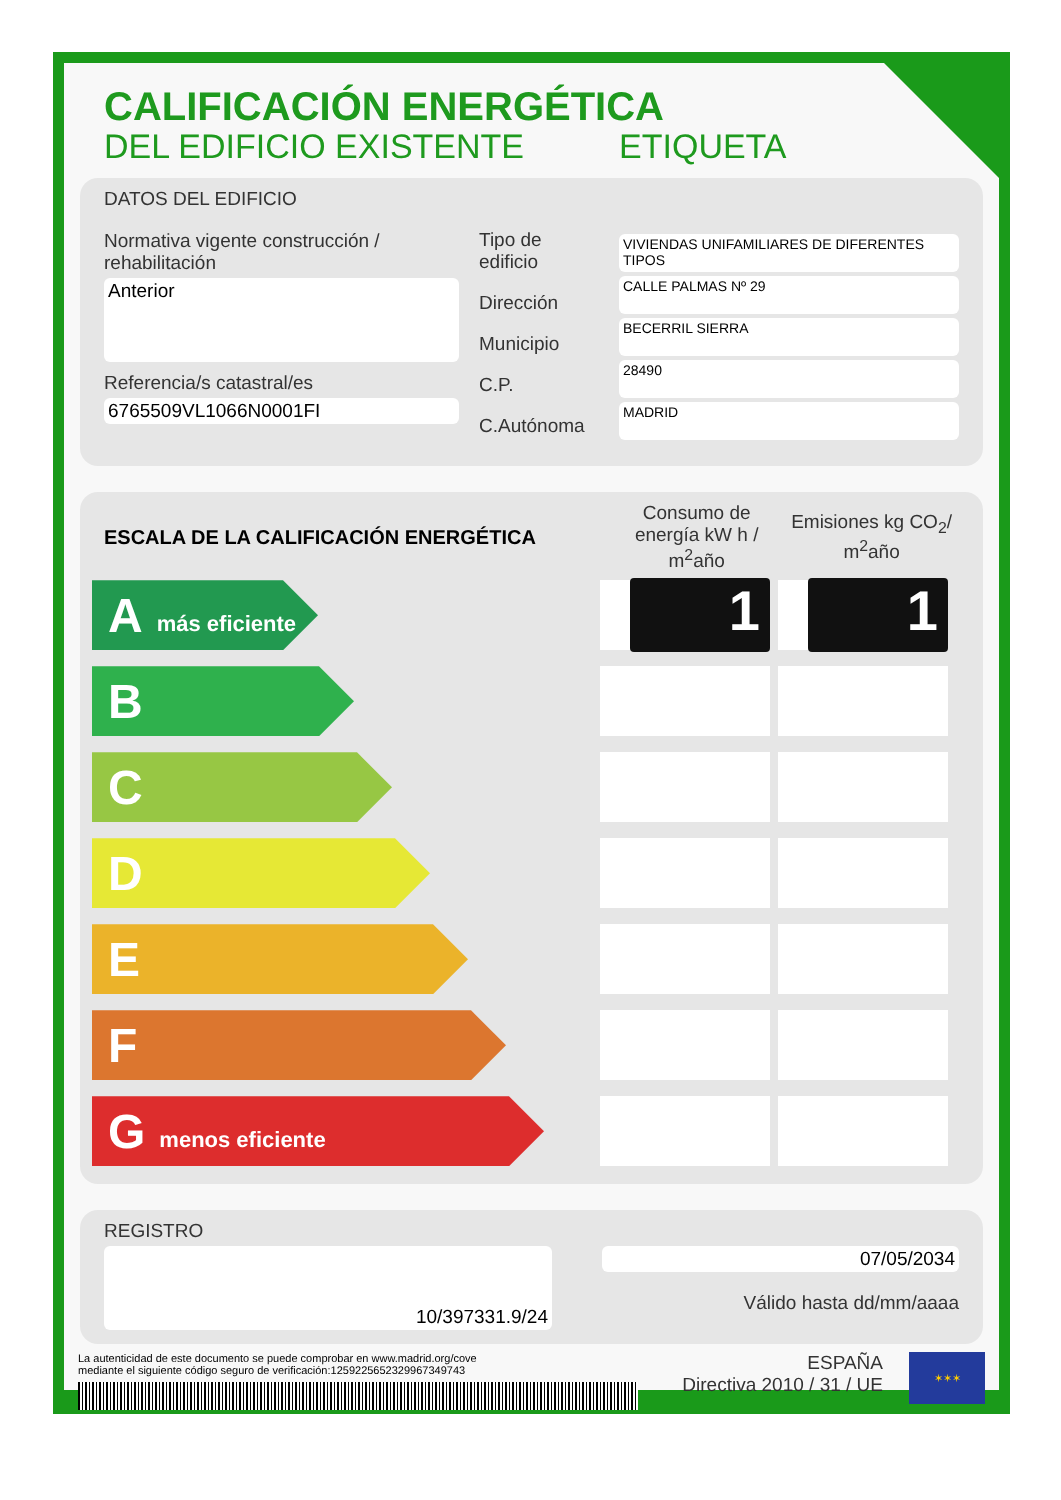CALIFICACIÓN ENERGÉTICA
DEL EDIFICIO EXISTENTE ETIQUETA
DATOS DEL EDIFICIO
Normativa vigente construcción / rehabilitación
Anterior
Referencia/s catastral/es
6765509VL1066N0001FI
Tipo de edificio
Dirección
Municipio
C.P.
C.Autónoma
VIVIENDAS UNIFAMILIARES DE DIFERENTES TIPOS
CALLE PALMAS Nº 29
BECERRIL SIERRA
28490
MADRID
ESCALA DE LA CALIFICACIÓN ENERGÉTICA
Consumo de energía kW h / m<sup>2</sup>año
Emisiones kg CO<sub>2</sub>/ m<sup>2</sup>año
A más eficiente
1 1
B
C
D
E
F
G menos eficiente
REGISTRO
10/397331.9/24
07/05/2034
Válido hasta dd/mm/aaaa
La autenticidad de este documento se puede comprobar en www.madrid.org/cove
mediante el siguiente código seguro de verificación:1259225652329967349743
ESPAÑA
Directiva 2010 / 31 / UE
✶✶✶